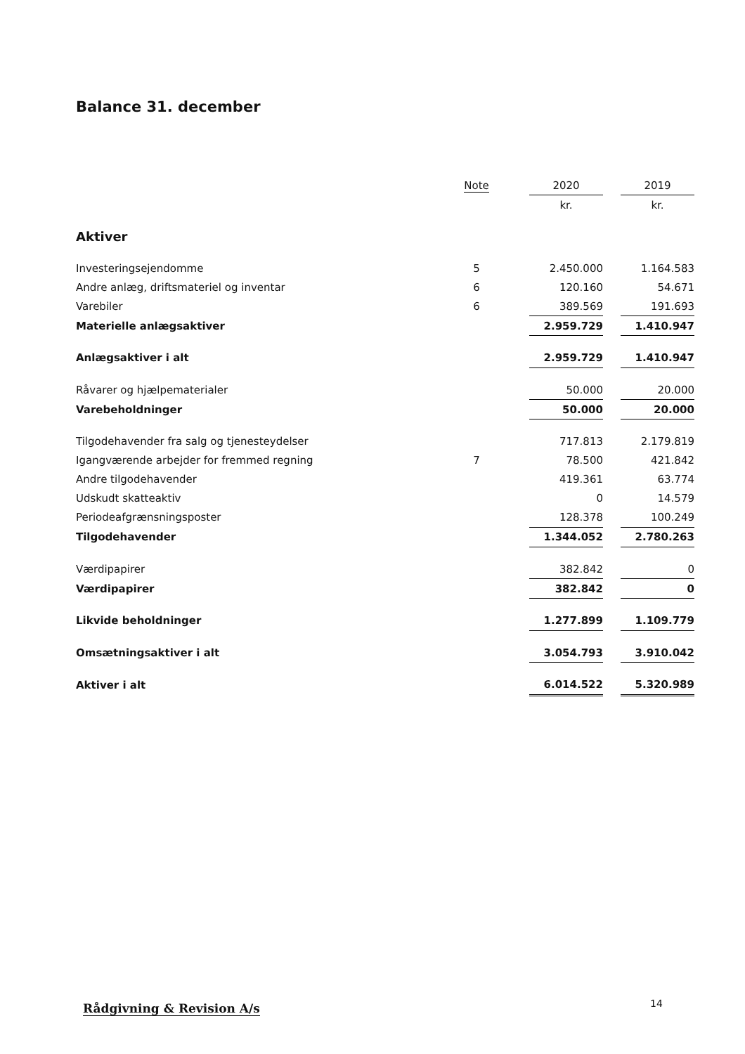Balance 31. december
| | Note | | 2020 | | 2019 |
| --- | --- | --- | --- | --- | --- |
| | | | kr. | | kr. |
| Aktiver | | | | | |
| Investeringsejendomme | 5 | | 2.450.000 | | 1.164.583 |
| Andre anlæg, driftsmateriel og inventar | 6 | | 120.160 | | 54.671 |
| Varebiler | 6 | | 389.569 | | 191.693 |
| Materielle anlægsaktiver | | | 2.959.729 | | 1.410.947 |
| Anlægsaktiver i alt | | | 2.959.729 | | 1.410.947 |
| Råvarer og hjælpematerialer | | | 50.000 | | 20.000 |
| Varebeholdninger | | | 50.000 | | 20.000 |
| Tilgodehavender fra salg og tjenesteydelser | | | 717.813 | | 2.179.819 |
| Igangværende arbejder for fremmed regning | 7 | | 78.500 | | 421.842 |
| Andre tilgodehavender | | | 419.361 | | 63.774 |
| Udskudt skatteaktiv | | | 0 | | 14.579 |
| Periodeafgrænsningsposter | | | 128.378 | | 100.249 |
| Tilgodehavender | | | 1.344.052 | | 2.780.263 |
| Værdipapirer | | | 382.842 | | 0 |
| Værdipapirer | | | 382.842 | | 0 |
| Likvide beholdninger | | | 1.277.899 | | 1.109.779 |
| Omsætningsaktiver i alt | | | 3.054.793 | | 3.910.042 |
| Aktiver i alt | | | 6.014.522 | | 5.320.989 |
Rådgivning & Revision A/s 14